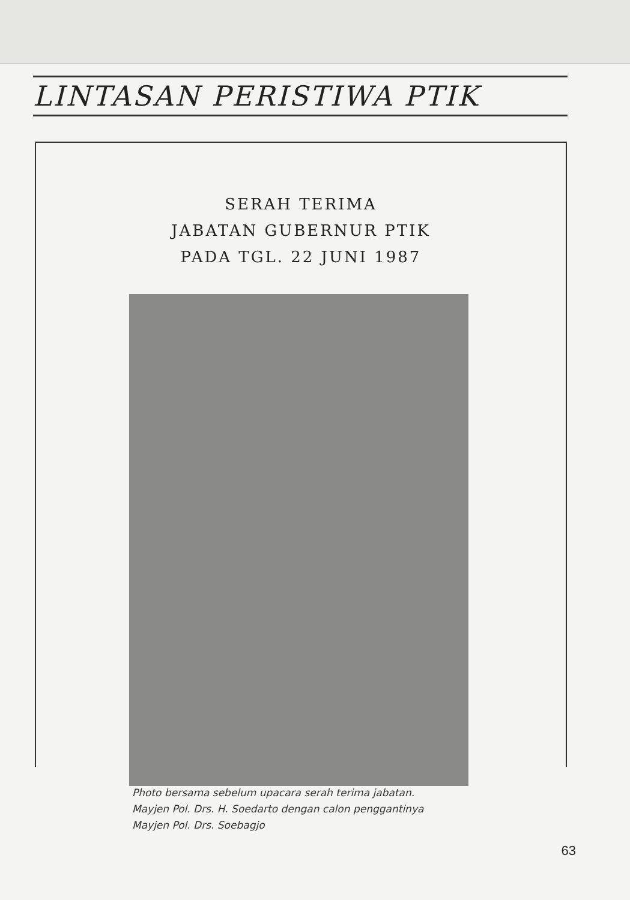LINTASAN PERISTIWA PTIK
SERAH TERIMA
JABATAN GUBERNUR PTIK
PADA TGL. 22 JUNI 1987
Photo bersama sebelum upacara serah terima jabatan.
Mayjen Pol. Drs. H. Soedarto dengan calon penggantinya
Mayjen Pol. Drs. Soebagjo
63